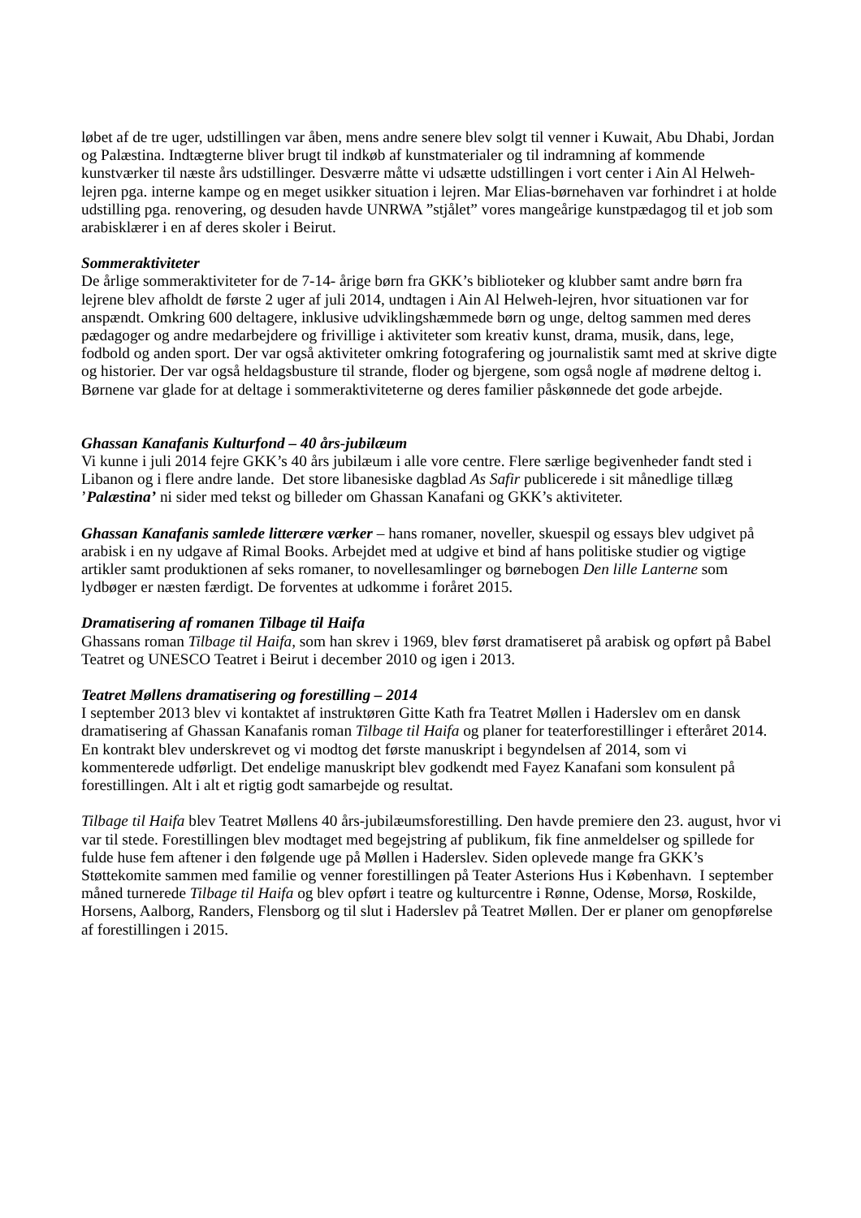løbet af de tre uger, udstillingen var åben, mens andre senere blev solgt til venner i Kuwait, Abu Dhabi, Jordan og Palæstina. Indtægterne bliver brugt til indkøb af kunstmaterialer og til indramning af kommende kunstværker til næste års udstillinger. Desværre måtte vi udsætte udstillingen i vort center i Ain Al Helweh-lejren pga. interne kampe og en meget usikker situation i lejren. Mar Elias-børnehaven var forhindret i at holde udstilling pga. renovering, og desuden havde UNRWA ”stjålet” vores mangeårige kunstpædagog til et job som arabisklærer i en af deres skoler i Beirut.
Sommeraktiviteter
De årlige sommeraktiviteter for de 7-14- årige børn fra GKK’s biblioteker og klubber samt andre børn fra lejrene blev afholdt de første 2 uger af juli 2014, undtagen i Ain Al Helweh-lejren, hvor situationen var for anspændt. Omkring 600 deltagere, inklusive udviklingshæmmede børn og unge, deltog sammen med deres pædagoger og andre medarbejdere og frivillige i aktiviteter som kreativ kunst, drama, musik, dans, lege, fodbold og anden sport. Der var også aktiviteter omkring fotografering og journalistik samt med at skrive digte og historier. Der var også heldagsbusture til strande, floder og bjergene, som også nogle af mødrene deltog i. Børnene var glade for at deltage i sommeraktiviteterne og deres familier påskønnede det gode arbejde.
Ghassan Kanafanis Kulturfond – 40 års-jubilæum
Vi kunne i juli 2014 fejre GKK’s 40 års jubilæum i alle vore centre. Flere særlige begivenheder fandt sted i Libanon og i flere andre lande. Det store libanesiske dagblad As Safir publicerede i sit månedlige tillæg ’Palæstina’ ni sider med tekst og billeder om Ghassan Kanafani og GKK’s aktiviteter.
Ghassan Kanafanis samlede litterære værker – hans romaner, noveller, skuespil og essays blev udgivet på arabisk i en ny udgave af Rimal Books. Arbejdet med at udgive et bind af hans politiske studier og vigtige artikler samt produktionen af seks romaner, to novellesamlinger og børnebogen Den lille Lanterne som lydbøger er næsten færdigt. De forventes at udkomme i foråret 2015.
Dramatisering af romanen Tilbage til Haifa
Ghassans roman Tilbage til Haifa, som han skrev i 1969, blev først dramatiseret på arabisk og opført på Babel Teatret og UNESCO Teatret i Beirut i december 2010 og igen i 2013.
Teatret Møllens dramatisering og forestilling – 2014
I september 2013 blev vi kontaktet af instruktøren Gitte Kath fra Teatret Møllen i Haderslev om en dansk dramatisering af Ghassan Kanafanis roman Tilbage til Haifa og planer for teaterforestillinger i efteråret 2014. En kontrakt blev underskrevet og vi modtog det første manuskript i begyndelsen af 2014, som vi kommenterede udførligt. Det endelige manuskript blev godkendt med Fayez Kanafani som konsulent på forestillingen. Alt i alt et rigtig godt samarbejde og resultat.
Tilbage til Haifa blev Teatret Møllens 40 års-jubilæumsforestilling. Den havde premiere den 23. august, hvor vi var til stede. Forestillingen blev modtaget med begejstring af publikum, fik fine anmeldelser og spillede for fulde huse fem aftener i den følgende uge på Møllen i Haderslev. Siden oplevede mange fra GKK’s Støttekomite sammen med familie og venner forestillingen på Teater Asterions Hus i København. I september måned turnerede Tilbage til Haifa og blev opført i teatre og kulturcentre i Rønne, Odense, Morsø, Roskilde, Horsens, Aalborg, Randers, Flensborg og til slut i Haderslev på Teatret Møllen. Der er planer om genopførelse af forestillingen i 2015.